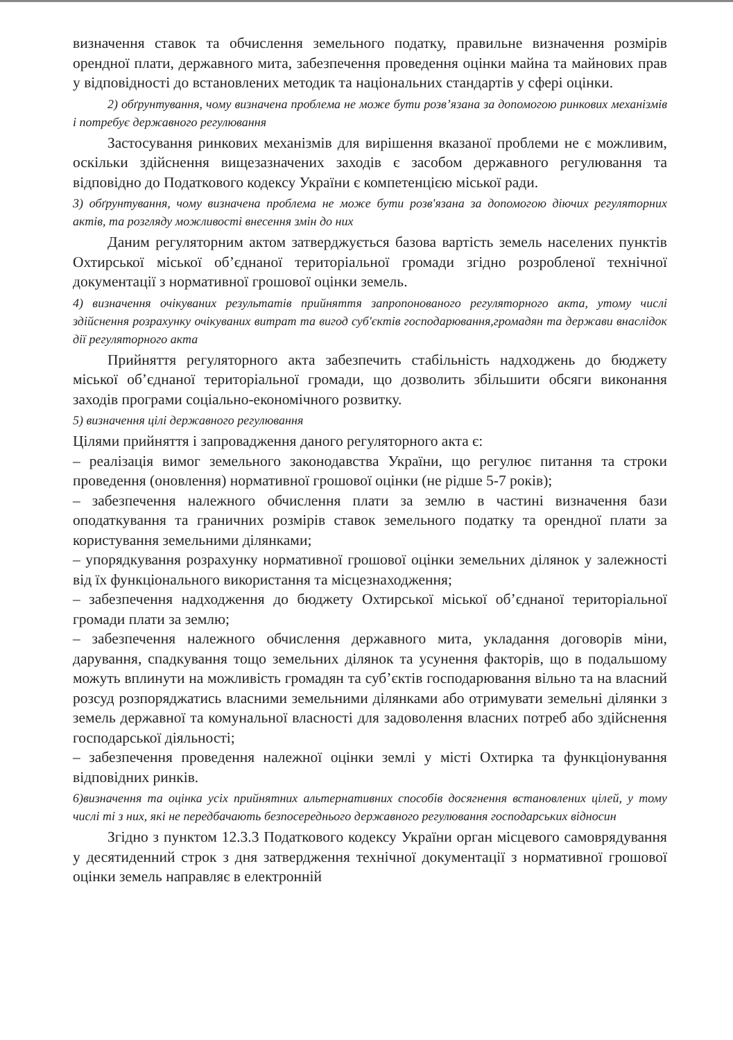визначення ставок та обчислення земельного податку, правильне визначення розмірів орендної плати, державного мита, забезпечення проведення оцінки майна та майнових прав у відповідності до встановлених методик та національних стандартів у сфері оцінки.
2) обґрунтування, чому визначена проблема не може бути розв’язана за допомогою ринкових механізмів і потребує державного регулювання
Застосування ринкових механізмів для вирішення вказаної проблеми не є можливим, оскільки здійснення вищезазначених заходів є засобом державного регулювання та відповідно до Податкового кодексу України є компетенцією міської ради.
3) обґрунтування, чому визначена проблема не може бути розв'язана за допомогою діючих регуляторних актів, та розгляду можливості внесення змін до них
Даним регуляторним актом затверджується базова вартість земель населених пунктів Охтирської міської об’єднаної територіальної громади згідно розробленої технічної документації з нормативної грошової оцінки земель.
4) визначення очікуваних результатів прийняття запропонованого регуляторного акта, утому числі здійснення розрахунку очікуваних витрат та вигод суб'єктів господарювання,громадян та держави внаслідок дії регуляторного акта
Прийняття регуляторного акта забезпечить стабільність надходжень до бюджету міської об’єднаної територіальної громади, що дозволить збільшити обсяги виконання заходів програми соціально-економічного розвитку.
5) визначення цілі державного регулювання
Цілями прийняття і запровадження даного регуляторного акта є:
– реалізація вимог земельного законодавства України, що регулює питання та строки проведення (оновлення) нормативної грошової оцінки (не рідше 5-7 років);
– забезпечення належного обчислення плати за землю в частині визначення бази оподаткування та граничних розмірів ставок земельного податку та орендної плати за користування земельними ділянками;
– упорядкування розрахунку нормативної грошової оцінки земельних ділянок у залежності від їх функціонального використання та місцезнаходження;
– забезпечення надходження до бюджету Охтирської міської об’єднаної територіальної громади плати за землю;
– забезпечення належного обчислення державного мита, укладання договорів міни, дарування, спадкування тощо земельних ділянок та усунення факторів, що в подальшому можуть вплинути на можливість громадян та суб’єктів господарювання вільно та на власний розсуд розпоряджатись власними земельними ділянками або отримувати земельні ділянки з земель державної та комунальної власності для задоволення власних потреб або здійснення господарської діяльності;
– забезпечення проведення належної оцінки землі у місті Охтирка та функціонування відповідних ринків.
6)визначення та оцінка усіх прийнятних альтернативних способів досягнення встановлених цілей, у тому числі ті з них, які не передбачають безпосереднього державного регулювання господарських відносин
Згідно з пунктом 12.3.3 Податкового кодексу України орган місцевого самоврядування у десятиденний строк з дня затвердження технічної документації з нормативної грошової оцінки земель направляє в електронній